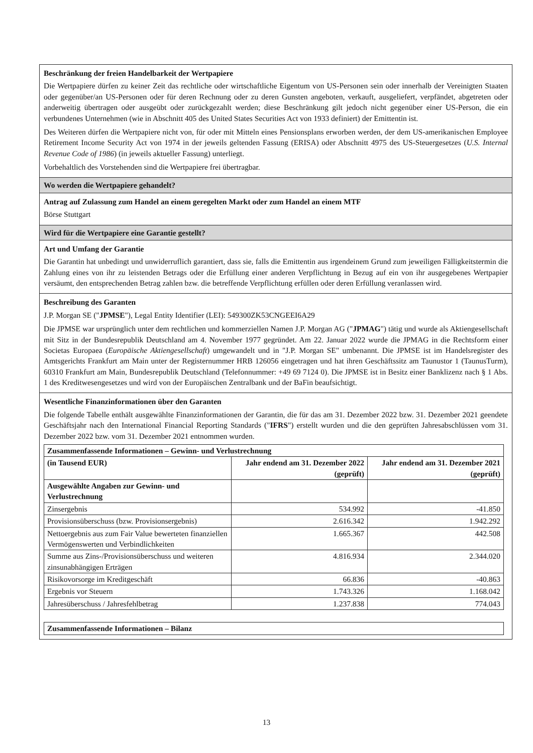Beschränkung der freien Handelbarkeit der Wertpapiere
Die Wertpapiere dürfen zu keiner Zeit das rechtliche oder wirtschaftliche Eigentum von US-Personen sein oder innerhalb der Vereinigten Staaten oder gegenüber/an US-Personen oder für deren Rechnung oder zu deren Gunsten angeboten, verkauft, ausgeliefert, verpfändet, abgetreten oder anderweitig übertragen oder ausgeübt oder zurückgezahlt werden; diese Beschränkung gilt jedoch nicht gegenüber einer US-Person, die ein verbundenes Unternehmen (wie in Abschnitt 405 des United States Securities Act von 1933 definiert) der Emittentin ist.
Des Weiteren dürfen die Wertpapiere nicht von, für oder mit Mitteln eines Pensionsplans erworben werden, der dem US-amerikanischen Employee Retirement Income Security Act von 1974 in der jeweils geltenden Fassung (ERISA) oder Abschnitt 4975 des US-Steuergesetzes (U.S. Internal Revenue Code of 1986) (in jeweils aktueller Fassung) unterliegt.
Vorbehaltlich des Vorstehenden sind die Wertpapiere frei übertragbar.
Wo werden die Wertpapiere gehandelt?
Antrag auf Zulassung zum Handel an einem geregelten Markt oder zum Handel an einem MTF
Börse Stuttgart
Wird für die Wertpapiere eine Garantie gestellt?
Art und Umfang der Garantie
Die Garantin hat unbedingt und unwiderruflich garantiert, dass sie, falls die Emittentin aus irgendeinem Grund zum jeweiligen Fälligkeitstermin die Zahlung eines von ihr zu leistenden Betrags oder die Erfüllung einer anderen Verpflichtung in Bezug auf ein von ihr ausgegebenes Wertpapier versäumt, den entsprechenden Betrag zahlen bzw. die betreffende Verpflichtung erfüllen oder deren Erfüllung veranlassen wird.
Beschreibung des Garanten
J.P. Morgan SE ("JPMSE"), Legal Entity Identifier (LEI): 549300ZK53CNGEEI6A29
Die JPMSE war ursprünglich unter dem rechtlichen und kommerziellen Namen J.P. Morgan AG ("JPMAG") tätig und wurde als Aktiengesellschaft mit Sitz in der Bundesrepublik Deutschland am 4. November 1977 gegründet. Am 22. Januar 2022 wurde die JPMAG in die Rechtsform einer Societas Europaea (Europäische Aktiengesellschaft) umgewandelt und in "J.P. Morgan SE" umbenannt. Die JPMSE ist im Handelsregister des Amtsgerichts Frankfurt am Main unter der Registernummer HRB 126056 eingetragen und hat ihren Geschäftssitz am Taunustor 1 (TaunusTurm), 60310 Frankfurt am Main, Bundesrepublik Deutschland (Telefonnummer: +49 69 7124 0). Die JPMSE ist in Besitz einer Banklizenz nach § 1 Abs. 1 des Kreditwesengesetzes und wird von der Europäischen Zentralbank und der BaFin beaufsichtigt.
Wesentliche Finanzinformationen über den Garanten
Die folgende Tabelle enthält ausgewählte Finanzinformationen der Garantin, die für das am 31. Dezember 2022 bzw. 31. Dezember 2021 geendete Geschäftsjahr nach den International Financial Reporting Standards ("IFRS") erstellt wurden und die den geprüften Jahresabschlüssen vom 31. Dezember 2022 bzw. vom 31. Dezember 2021 entnommen wurden.
| Zusammenfassende Informationen – Gewinn- und Verlustrechnung | | |
| --- | --- | --- |
| (in Tausend EUR) | Jahr endend am 31. Dezember 2022 (geprüft) | Jahr endend am 31. Dezember 2021 (geprüft) |
| Ausgewählte Angaben zur Gewinn- und Verlustrechnung | | |
| Zinsergebnis | 534.992 | -41.850 |
| Provisionsüberschuss (bzw. Provisionsergebnis) | 2.616.342 | 1.942.292 |
| Nettoergebnis aus zum Fair Value bewerteten finanziellen Vermögenswerten und Verbindlichkeiten | 1.665.367 | 442.508 |
| Summe aus Zins-/Provisionsüberschuss und weiteren zinsunabhängigen Erträgen | 4.816.934 | 2.344.020 |
| Risikovorsorge im Kreditgeschäft | 66.836 | -40.863 |
| Ergebnis vor Steuern | 1.743.326 | 1.168.042 |
| Jahresüberschuss / Jahresfehlbetrag | 1.237.838 | 774.043 |
| Zusammenfassende Informationen – Bilanz |
| --- |
13